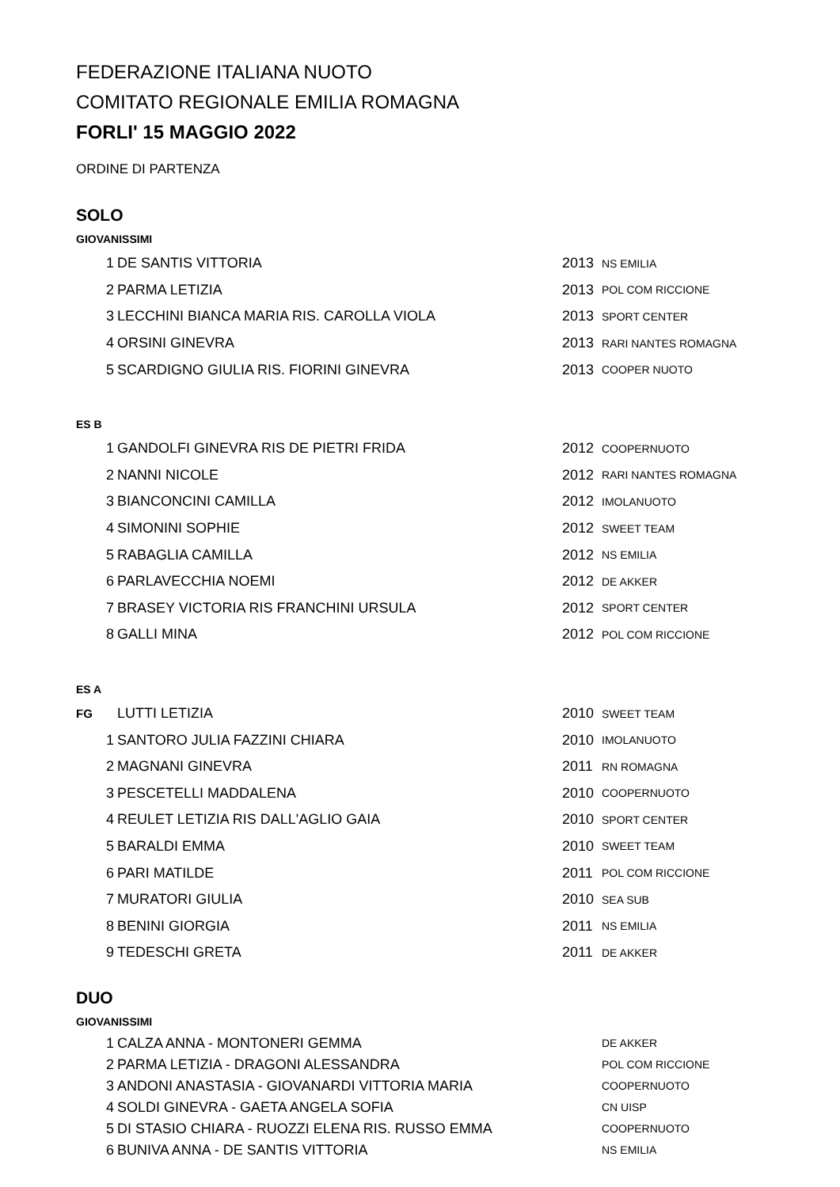FEDERAZIONE ITALIANA NUOTO
COMITATO REGIONALE EMILIA ROMAGNA
FORLI' 15 MAGGIO 2022
ORDINE DI PARTENZA
SOLO
GIOVANISSIMI
| 1 | DE SANTIS VITTORIA | 2013 | NS EMILIA |
| 2 | PARMA LETIZIA | 2013 | POL COM RICCIONE |
| 3 | LECCHINI BIANCA MARIA RIS. CAROLLA VIOLA | 2013 | SPORT CENTER |
| 4 | ORSINI GINEVRA | 2013 | RARI NANTES ROMAGNA |
| 5 | SCARDIGNO GIULIA RIS. FIORINI GINEVRA | 2013 | COOPER NUOTO |
ES B
| 1 | GANDOLFI GINEVRA RIS DE PIETRI FRIDA | 2012 | COOPERNUOTO |
| 2 | NANNI NICOLE | 2012 | RARI NANTES ROMAGNA |
| 3 | BIANCONCINI CAMILLA | 2012 | IMOLANUOTO |
| 4 | SIMONINI SOPHIE | 2012 | SWEET TEAM |
| 5 | RABAGLIA CAMILLA | 2012 | NS EMILIA |
| 6 | PARLAVECCHIA NOEMI | 2012 | DE AKKER |
| 7 | BRASEY VICTORIA RIS FRANCHINI URSULA | 2012 | SPORT CENTER |
| 8 | GALLI MINA | 2012 | POL COM RICCIONE |
ES A
| FG | LUTTI LETIZIA | 2010 | SWEET TEAM |
| 1 | SANTORO JULIA FAZZINI CHIARA | 2010 | IMOLANUOTO |
| 2 | MAGNANI GINEVRA | 2011 | RN ROMAGNA |
| 3 | PESCETELLI MADDALENA | 2010 | COOPERNUOTO |
| 4 | REULET LETIZIA RIS DALL'AGLIO GAIA | 2010 | SPORT CENTER |
| 5 | BARALDI EMMA | 2010 | SWEET TEAM |
| 6 | PARI MATILDE | 2011 | POL COM RICCIONE |
| 7 | MURATORI GIULIA | 2010 | SEA SUB |
| 8 | BENINI GIORGIA | 2011 | NS EMILIA |
| 9 | TEDESCHI GRETA | 2011 | DE AKKER |
DUO
GIOVANISSIMI
| 1 | CALZA ANNA - MONTONERI GEMMA | | DE AKKER |
| 2 | PARMA LETIZIA - DRAGONI ALESSANDRA | | POL COM RICCIONE |
| 3 | ANDONI ANASTASIA - GIOVANARDI VITTORIA MARIA | | COOPERNUOTO |
| 4 | SOLDI GINEVRA - GAETA ANGELA SOFIA | | CN UISP |
| 5 | DI STASIO CHIARA - RUOZZI ELENA RIS. RUSSO EMMA | | COOPERNUOTO |
| 6 | BUNIVA ANNA - DE SANTIS VITTORIA | | NS EMILIA |